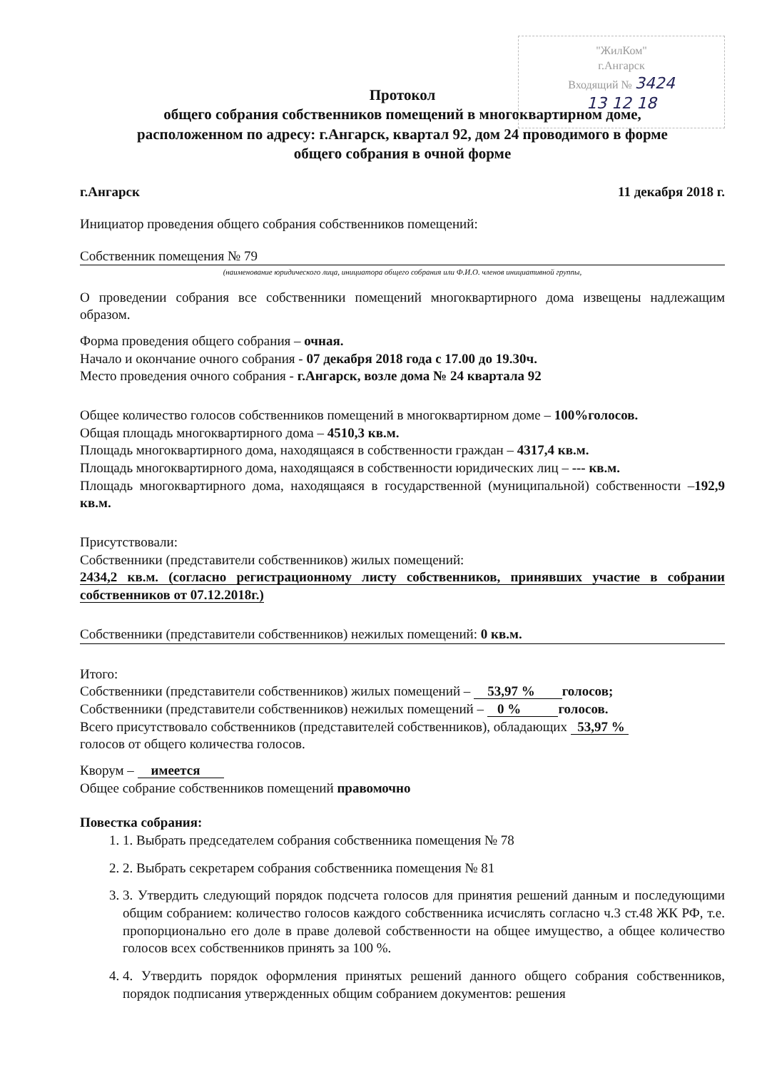"ЖилКом"
г.Ангарск
Входящий № 3424
13 12 18
Протокол
общего собрания собственников помещений в многоквартирном доме,
расположенном по адресу: г.Ангарск, квартал 92, дом 24 проводимого в форме
общего собрания в очной форме
г.Ангарск 11 декабря 2018 г.
Инициатор проведения общего собрания собственников помещений:
Собственник помещения № 79
(наименование юридического лица, инициатора общего собрания или Ф.И.О. членов инициативной группы,
О проведении собрания все собственники помещений многоквартирного дома извещены надлежащим образом.
Форма проведения общего собрания – очная.
Начало и окончание очного собрания - 07 декабря 2018 года с 17.00 до 19.30ч.
Место проведения очного собрания - г.Ангарск, возле дома № 24 квартала 92
Общее количество голосов собственников помещений в многоквартирном доме – 100%голосов.
Общая площадь многоквартирного дома – 4510,3 кв.м.
Площадь многоквартирного дома, находящаяся в собственности граждан – 4317,4 кв.м.
Площадь многоквартирного дома, находящаяся в собственности юридических лиц – --- кв.м.
Площадь многоквартирного дома, находящаяся в государственной (муниципальной) собственности –192,9 кв.м.
Присутствовали:
Собственники (представители собственников) жилых помещений:
2434,2 кв.м. (согласно регистрационному листу собственников, принявших участие в собрании собственников от 07.12.2018г.)
Собственники (представители собственников) нежилых помещений: 0 кв.м.
Итого:
Собственники (представители собственников) жилых помещений – 53,97 % голосов;
Собственники (представители собственников) нежилых помещений – 0 % голосов.
Всего присутствовало собственников (представителей собственников), обладающих 53,97 %
голосов от общего количества голосов.
Кворум – имеется
Общее собрание собственников помещений правомочно
Повестка собрания:
1. 1. Выбрать председателем собрания собственника помещения № 78
2. 2. Выбрать секретарем собрания собственника помещения № 81
3. 3. Утвердить следующий порядок подсчета голосов для принятия решений данным и последующими общим собранием: количество голосов каждого собственника исчислять согласно ч.3 ст.48 ЖК РФ, т.е. пропорционально его доле в праве долевой собственности на общее имущество, а общее количество голосов всех собственников принять за 100 %.
4. 4. Утвердить порядок оформления принятых решений данного общего собрания собственников, порядок подписания утвержденных общим собранием документов: решения